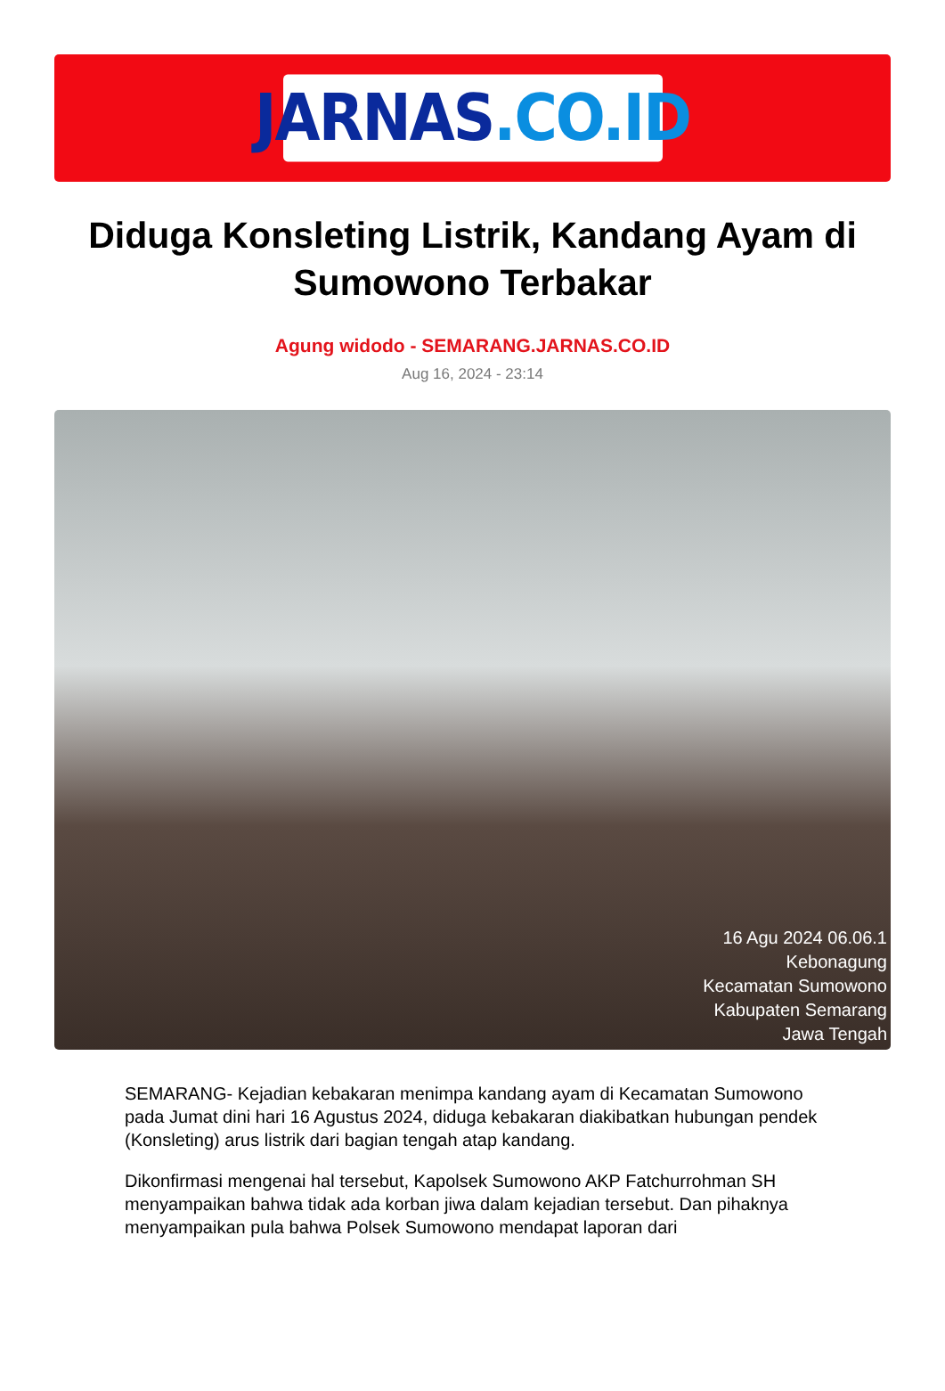JARNAS.CO.ID
Diduga Konsleting Listrik, Kandang Ayam di Sumowono Terbakar
Agung widodo - SEMARANG.JARNAS.CO.ID
Aug 16, 2024 - 23:14
16 Agu 2024 06.06.1
Kebonagung
Kecamatan Sumowono
Kabupaten Semarang
Jawa Tengah
SEMARANG- Kejadian kebakaran menimpa kandang ayam di Kecamatan Sumowono pada Jumat dini hari 16 Agustus 2024, diduga kebakaran diakibatkan hubungan pendek (Konsleting) arus listrik dari bagian tengah atap kandang.
Dikonfirmasi mengenai hal tersebut, Kapolsek Sumowono AKP Fatchurrohman SH menyampaikan bahwa tidak ada korban jiwa dalam kejadian tersebut. Dan pihaknya menyampaikan pula bahwa Polsek Sumowono mendapat laporan dari